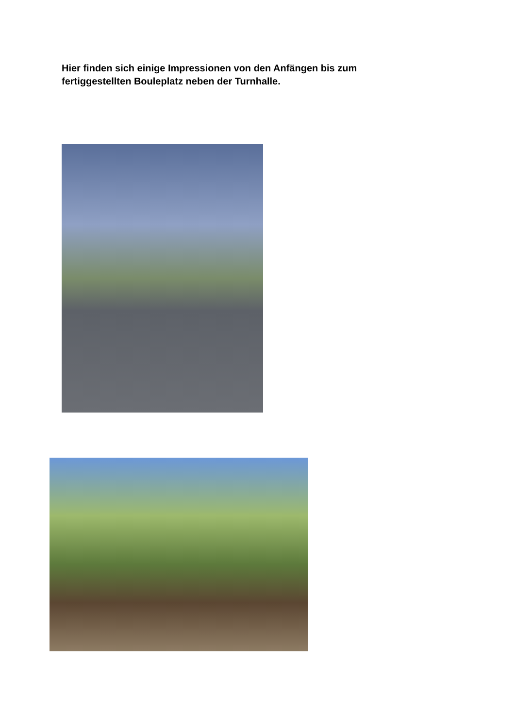Hier finden sich einige Impressionen von den Anfängen bis zum fertiggestellten Bouleplatz neben der Turnhalle.